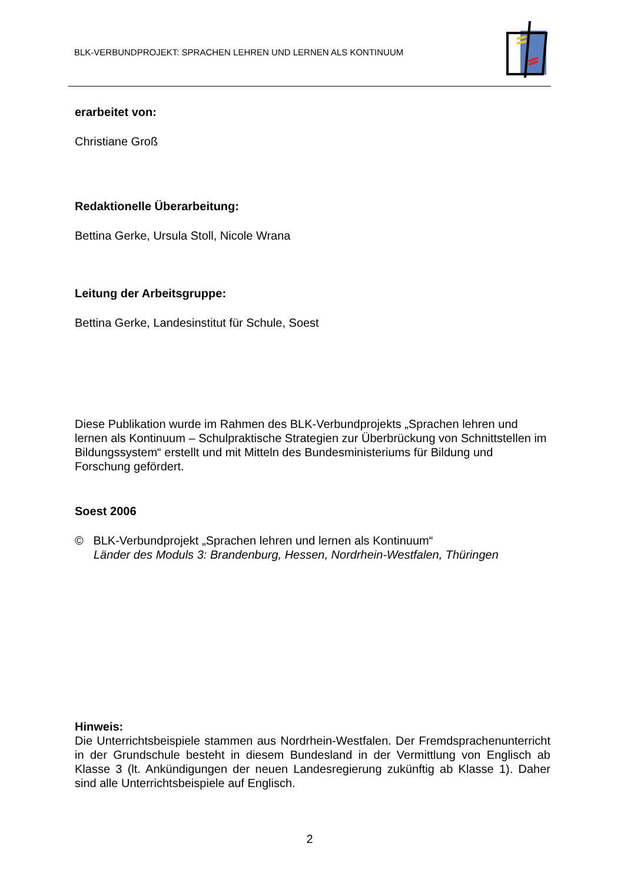BLK-VERBUNDPROJEKT: SPRACHEN LEHREN UND LERNEN ALS KONTINUUM
erarbeitet von:
Christiane Groß
Redaktionelle Überarbeitung:
Bettina Gerke, Ursula Stoll, Nicole Wrana
Leitung der Arbeitsgruppe:
Bettina Gerke, Landesinstitut für Schule, Soest
Diese Publikation wurde im Rahmen des BLK-Verbundprojekts „Sprachen lehren und lernen als Kontinuum – Schulpraktische Strategien zur Überbrückung von Schnittstellen im Bildungssystem“ erstellt und mit Mitteln des Bundesministeriums für Bildung und Forschung gefördert.
Soest 2006
© BLK-Verbundprojekt „Sprachen lehren und lernen als Kontinuum“
Länder des Moduls 3: Brandenburg, Hessen, Nordrhein-Westfalen, Thüringen
Hinweis:
Die Unterrichtsbeispiele stammen aus Nordrhein-Westfalen. Der Fremdsprachenunterricht in der Grundschule besteht in diesem Bundesland in der Vermittlung von Englisch ab Klasse 3 (lt. Ankündigungen der neuen Landesregierung zukünftig ab Klasse 1). Daher sind alle Unterrichtsbeispiele auf Englisch.
2